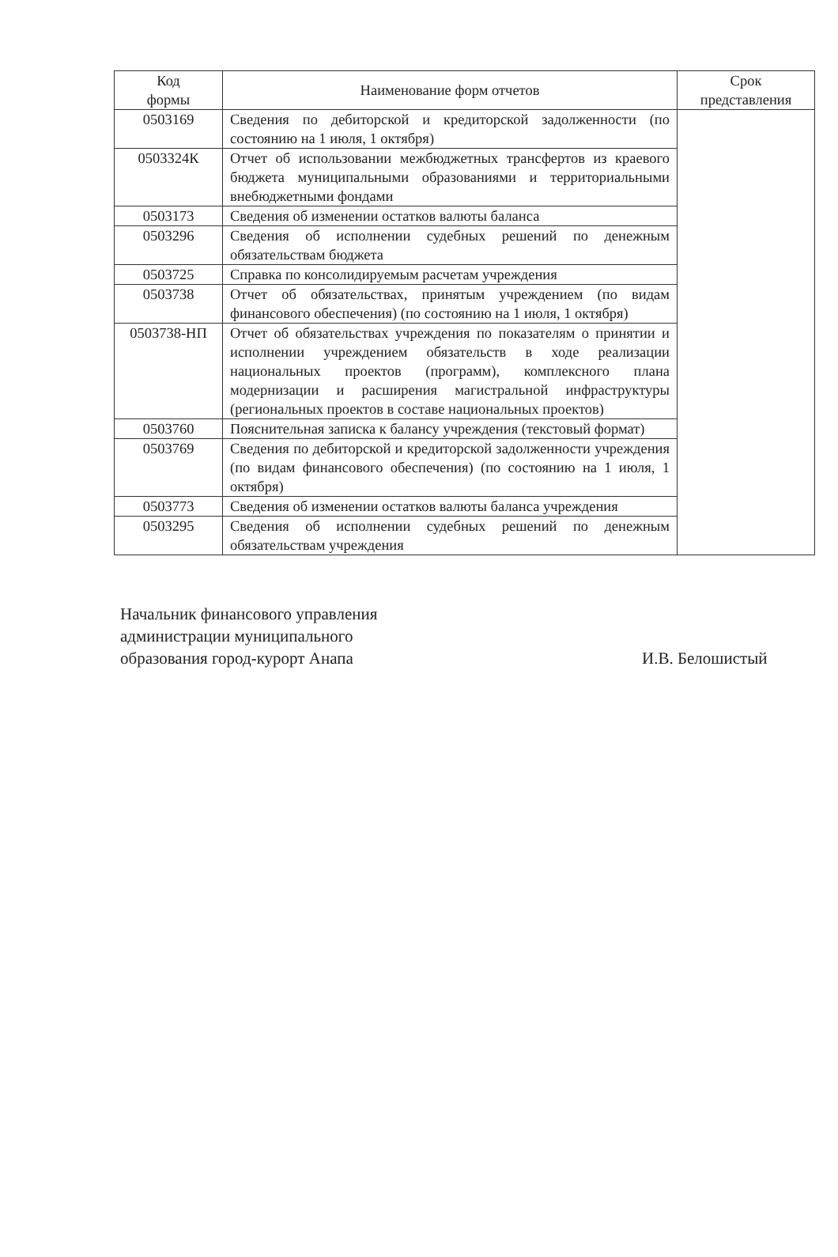| Код формы | Наименование форм отчетов | Срок представления |
| --- | --- | --- |
| 0503169 | Сведения по дебиторской и кредиторской задолженности (по состоянию на 1 июля, 1 октября) | |
| 0503324К | Отчет об использовании межбюджетных трансфертов из краевого бюджета муниципальными образованиями и территориальными внебюджетными фондами | |
| 0503173 | Сведения об изменении остатков валюты баланса | |
| 0503296 | Сведения об исполнении судебных решений по денежным обязательствам бюджета | |
| 0503725 | Справка по консолидируемым расчетам учреждения | |
| 0503738 | Отчет об обязательствах, принятым учреждением (по видам финансового обеспечения) (по состоянию на 1 июля, 1 октября) | |
| 0503738-НП | Отчет об обязательствах учреждения по показателям о принятии и исполнении учреждением обязательств в ходе реализации национальных проектов (программ), комплексного плана модернизации и расширения магистральной инфраструктуры (региональных проектов в составе национальных проектов) | |
| 0503760 | Пояснительная записка к балансу учреждения (текстовый формат) | |
| 0503769 | Сведения по дебиторской и кредиторской задолженности учреждения (по видам финансового обеспечения) (по состоянию на 1 июля, 1 октября) | |
| 0503773 | Сведения об изменении остатков валюты баланса учреждения | |
| 0503295 | Сведения об исполнении судебных решений по денежным обязательствам учреждения | |
Начальник финансового управления
администрации муниципального
образования город-курорт Анапа
И.В. Белошистый